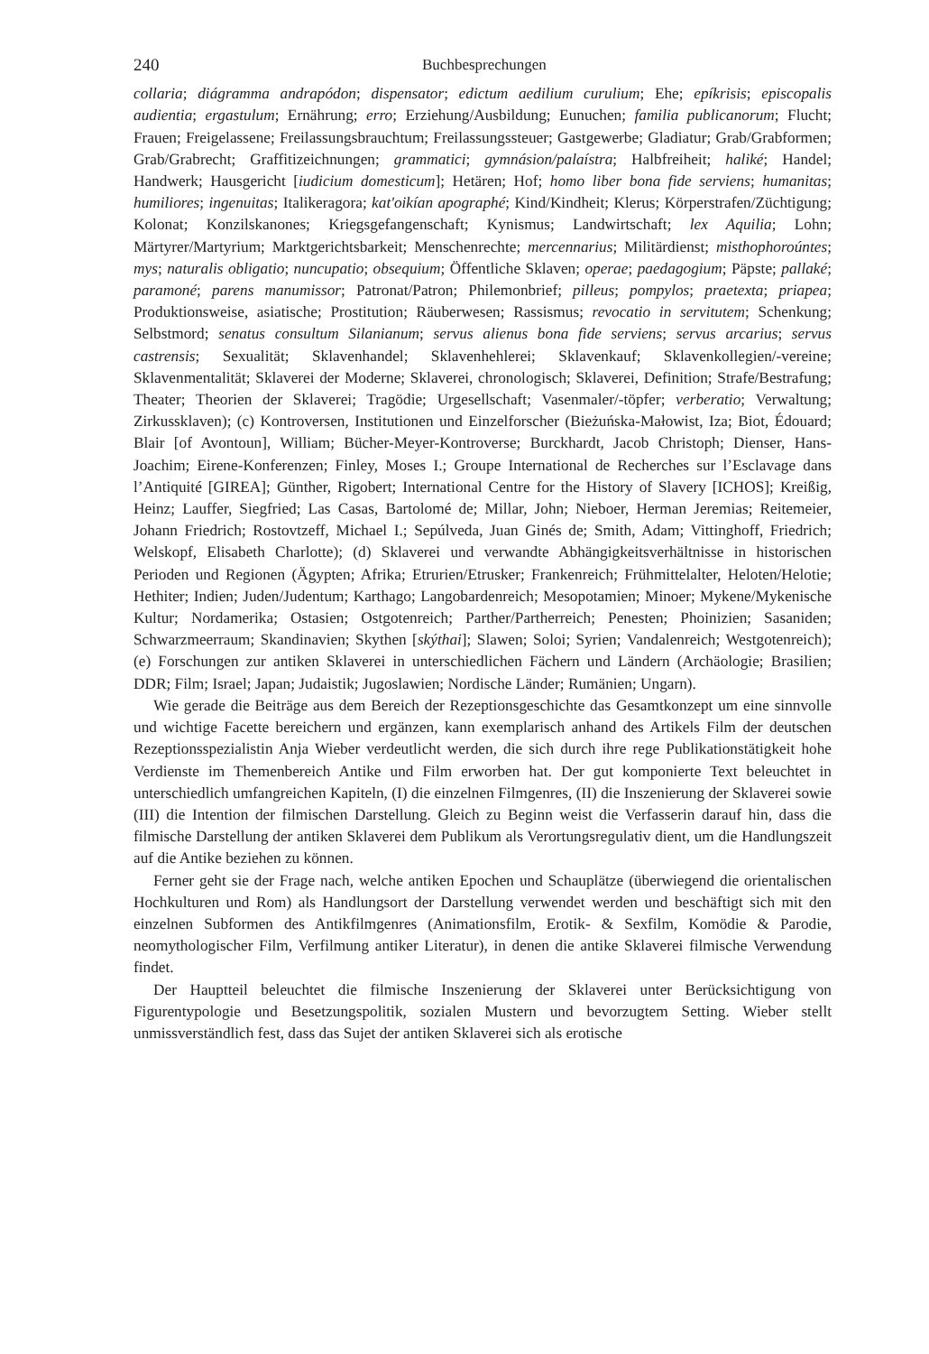240 Buchbesprechungen
collaria; diágramma andrapódon; dispensator; edictum aedilium curulium; Ehe; epíkrisis; episcopalis audientia; ergastulum; Ernährung; erro; Erziehung/Ausbildung; Eunuchen; familia publicanorum; Flucht; Frauen; Freigelassene; Freilassungsbrauchtum; Freilassungssteuer; Gastgewerbe; Gladiatur; Grab/Grabformen; Grab/Grabrecht; Graffitizeichnungen; grammatici; gymnásion/palaístra; Halbfreiheit; haliké; Handel; Handwerk; Hausgericht [iudicium domesticum]; Hetären; Hof; homo liber bona fide serviens; humanitas; humiliores; ingenuitas; Italikeragora; kat'oikían apographé; Kind/Kindheit; Klerus; Körperstrafen/Züchtigung; Kolonat; Konzilskanones; Kriegsgefangenschaft; Kynismus; Landwirtschaft; lex Aquilia; Lohn; Märtyrer/Martyrium; Marktgerichtsbarkeit; Menschenrechte; mercennarius; Militärdienst; misthophoroúntes; mys; naturalis obligatio; nuncupatio; obsequium; Öffentliche Sklaven; operae; paedagogium; Päpste; pallaké; paramoné; parens manumissor; Patronat/Patron; Philemonbrief; pilleus; pompylos; praetexta; priapea; Produktionsweise, asiatische; Prostitution; Räuberwesen; Rassismus; revocatio in servitutem; Schenkung; Selbstmord; senatus consultum Silanianum; servus alienus bona fide serviens; servus arcarius; servus castrensis; Sexualität; Sklavenhandel; Sklavenhehlerei; Sklavenkauf; Sklavenkollegien/-vereine; Sklavenmentalität; Sklaverei der Moderne; Sklaverei, chronologisch; Sklaverei, Definition; Strafe/Bestrafung; Theater; Theorien der Sklaverei; Tragödie; Urgesellschaft; Vasenmaler/-töpfer; verberatio; Verwaltung; Zirkussklaven); (c) Kontroversen, Institutionen und Einzelforscher (Bieżuńska-Małowist, Iza; Biot, Édouard; Blair [of Avontoun], William; Bücher-Meyer-Kontroverse; Burckhardt, Jacob Christoph; Dienser, Hans-Joachim; Eirene-Konferenzen; Finley, Moses I.; Groupe International de Recherches sur l’Esclavage dans l’Antiquité [GIREA]; Günther, Rigobert; International Centre for the History of Slavery [ICHOS]; Kreißig, Heinz; Lauffer, Siegfried; Las Casas, Bartolomé de; Millar, John; Nieboer, Herman Jeremias; Reitemeier, Johann Friedrich; Rostovtzeff, Michael I.; Sepúlveda, Juan Ginés de; Smith, Adam; Vittinghoff, Friedrich; Welskopf, Elisabeth Charlotte); (d) Sklaverei und verwandte Abhängigkeitsverhältnisse in historischen Perioden und Regionen (Ägypten; Afrika; Etrurien/Etrusker; Frankenreich; Frühmittelalter, Heloten/Helotie; Hethiter; Indien; Juden/Judentum; Karthago; Langobardenreich; Mesopotamien; Minoer; Mykene/Mykenische Kultur; Nordamerika; Ostasien; Ostgotenreich; Parther/Partherreich; Penesten; Phoinizien; Sasaniden; Schwarzmeerraum; Skandinavien; Skythen [skýthai]; Slawen; Soloi; Syrien; Vandalenreich; Westgotenreich); (e) Forschungen zur antiken Sklaverei in unterschiedlichen Fächern und Ländern (Archäologie; Brasilien; DDR; Film; Israel; Japan; Judaistik; Jugoslawien; Nordische Länder; Rumänien; Ungarn).
Wie gerade die Beiträge aus dem Bereich der Rezeptionsgeschichte das Gesamtkonzept um eine sinnvolle und wichtige Facette bereichern und ergänzen, kann exemplarisch anhand des Artikels Film der deutschen Rezeptionsspezialistin Anja Wieber verdeutlicht werden, die sich durch ihre rege Publikationstätigkeit hohe Verdienste im Themenbereich Antike und Film erworben hat. Der gut komponierte Text beleuchtet in unterschiedlich umfangreichen Kapiteln, (I) die einzelnen Filmgenres, (II) die Inszenierung der Sklaverei sowie (III) die Intention der filmischen Darstellung. Gleich zu Beginn weist die Verfasserin darauf hin, dass die filmische Darstellung der antiken Sklaverei dem Publikum als Verortungsregulativ dient, um die Handlungszeit auf die Antike beziehen zu können.
Ferner geht sie der Frage nach, welche antiken Epochen und Schauplätze (überwiegend die orientalischen Hochkulturen und Rom) als Handlungsort der Darstellung verwendet werden und beschäftigt sich mit den einzelnen Subformen des Antikfilmgenres (Animationsfilm, Erotik- & Sexfilm, Komödie & Parodie, neomythologischer Film, Verfilmung antiker Literatur), in denen die antike Sklaverei filmische Verwendung findet.
Der Hauptteil beleuchtet die filmische Inszenierung der Sklaverei unter Berücksichtigung von Figurentypologie und Besetzungspolitik, sozialen Mustern und bevorzugtem Setting. Wieber stellt unmissverständlich fest, dass das Sujet der antiken Sklaverei sich als erotische